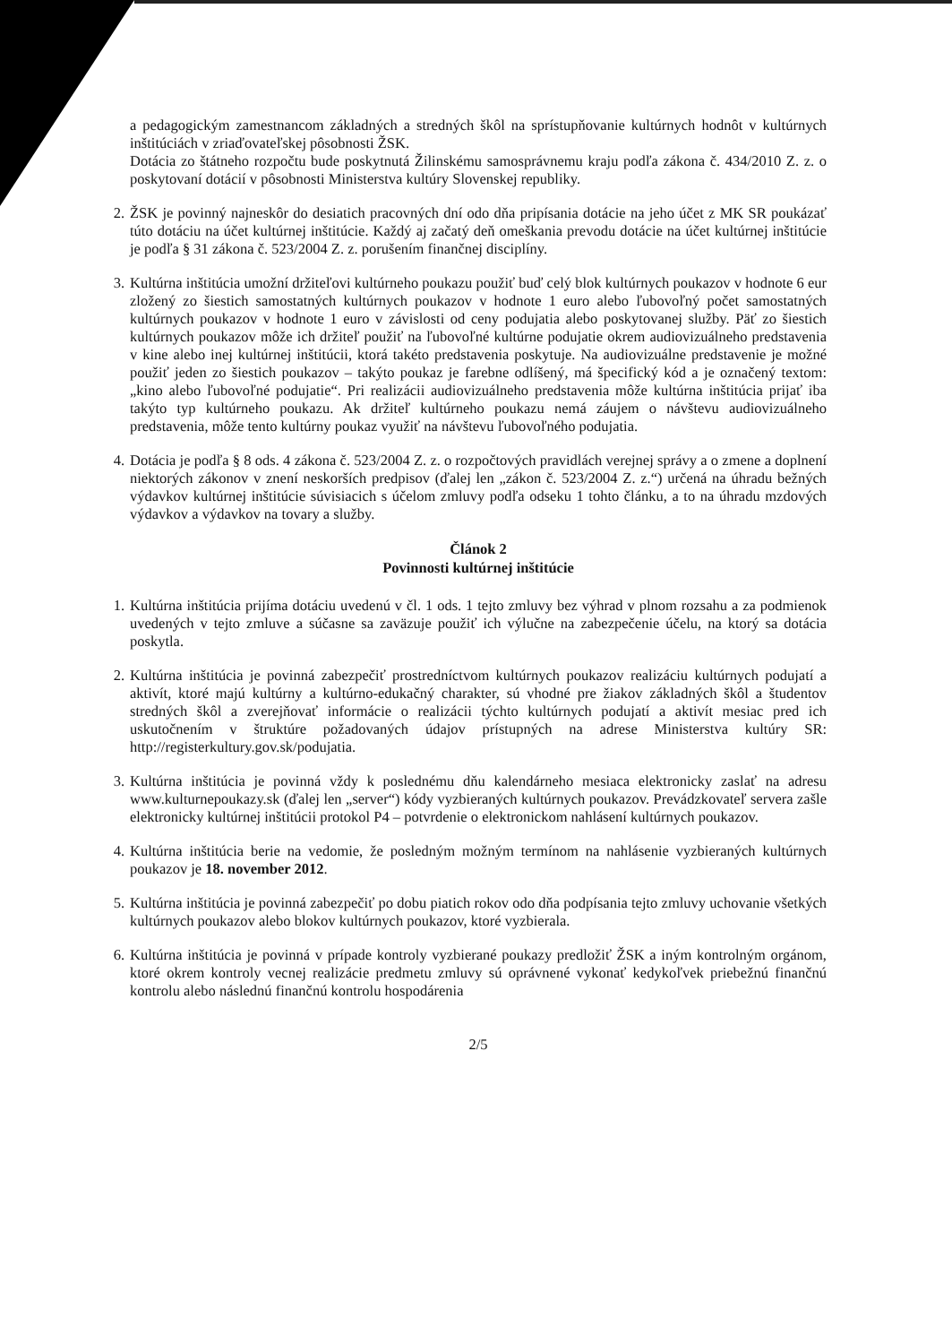a pedagogickým zamestnancom základných a stredných škôl na sprístupňovanie kultúrnych hodnôt v kultúrnych inštitúciách v zriaďovateľskej pôsobnosti ŽSK.
Dotácia zo štátneho rozpočtu bude poskytnutá Žilinskému samosprávnemu kraju podľa zákona č. 434/2010 Z. z. o poskytovaní dotácií v pôsobnosti Ministerstva kultúry Slovenskej republiky.
2. ŽSK je povinný najneskôr do desiatich pracovných dní odo dňa pripísania dotácie na jeho účet z MK SR poukázať túto dotáciu na účet kultúrnej inštitúcie. Každý aj začatý deň omeškania prevodu dotácie na účet kultúrnej inštitúcie je podľa § 31 zákona č. 523/2004 Z. z. porušením finančnej disciplíny.
3. Kultúrna inštitúcia umožní držiteľovi kultúrneho poukazu použiť buď celý blok kultúrnych poukazov v hodnote 6 eur zložený zo šiestich samostatných kultúrnych poukazov v hodnote 1 euro alebo ľubovoľný počet samostatných kultúrnych poukazov v hodnote 1 euro v závislosti od ceny podujatia alebo poskytovanej služby. Päť zo šiestich kultúrnych poukazov môže ich držiteľ použiť na ľubovoľné kultúrne podujatie okrem audiovizuálneho predstavenia v kine alebo inej kultúrnej inštitúcii, ktorá takéto predstavenia poskytuje. Na audiovizuálne predstavenie je možné použiť jeden zo šiestich poukazov – takýto poukaz je farebne odlíšený, má špecifický kód a je označený textom: „kino alebo ľubovoľné podujatie“. Pri realizácii audiovizuálneho predstavenia môže kultúrna inštitúcia prijať iba takýto typ kultúrneho poukazu. Ak držiteľ kultúrneho poukazu nemá záujem o návštevu audiovizuálneho predstavenia, môže tento kultúrny poukaz využiť na návštevu ľubovoľného podujatia.
4. Dotácia je podľa § 8 ods. 4 zákona č. 523/2004 Z. z. o rozpočtových pravidlách verejnej správy a o zmene a doplnení niektorých zákonov v znení neskorších predpisov (ďalej len „zákon č. 523/2004 Z. z.“) určená na úhradu bežných výdavkov kultúrnej inštitúcie súvisiacich s účelom zmluvy podľa odseku 1 tohto článku, a to na úhradu mzdových výdavkov a výdavkov na tovary a služby.
Článok 2
Povinnosti kultúrnej inštitúcie
1. Kultúrna inštitúcia prijíma dotáciu uvedenú v čl. 1 ods. 1 tejto zmluvy bez výhrad v plnom rozsahu a za podmienok uvedených v tejto zmluve a súčasne sa zaväzuje použiť ich výlučne na zabezpečenie účelu, na ktorý sa dotácia poskytla.
2. Kultúrna inštitúcia je povinná zabezpečiť prostredníctvom kultúrnych poukazov realizáciu kultúrnych podujatí a aktivít, ktoré majú kultúrny a kultúrno-edukačný charakter, sú vhodné pre žiakov základných škôl a študentov stredných škôl a zverejňovať informácie o realizácii týchto kultúrnych podujatí a aktivít mesiac pred ich uskutočnením v štruktúre požadovaných údajov prístupných na adrese Ministerstva kultúry SR: http://registerkultury.gov.sk/podujatia.
3. Kultúrna inštitúcia je povinná vždy k poslednému dňu kalendárneho mesiaca elektronicky zaslať na adresu www.kulturnepoukazy.sk (ďalej len „server“) kódy vyzbieraných kultúrnych poukazov. Prevádzkovateľ servera zašle elektronicky kultúrnej inštitúcii protokol P4 – potvrdenie o elektronickom nahlásení kultúrnych poukazov.
4. Kultúrna inštitúcia berie na vedomie, že posledným možným termínom na nahlásenie vyzbieraných kultúrnych poukazov je 18. november 2012.
5. Kultúrna inštitúcia je povinná zabezpečiť po dobu piatich rokov odo dňa podpísania tejto zmluvy uchovanie všetkých kultúrnych poukazov alebo blokov kultúrnych poukazov, ktoré vyzbierala.
6. Kultúrna inštitúcia je povinná v prípade kontroly vyzbierané poukazy predložiť ŽSK a iným kontrolným orgánom, ktoré okrem kontroly vecnej realizácie predmetu zmluvy sú oprávnené vykonať kedykoľvek priebežnú finančnú kontrolu alebo následnú finančnú kontrolu hospodárenia
2/5